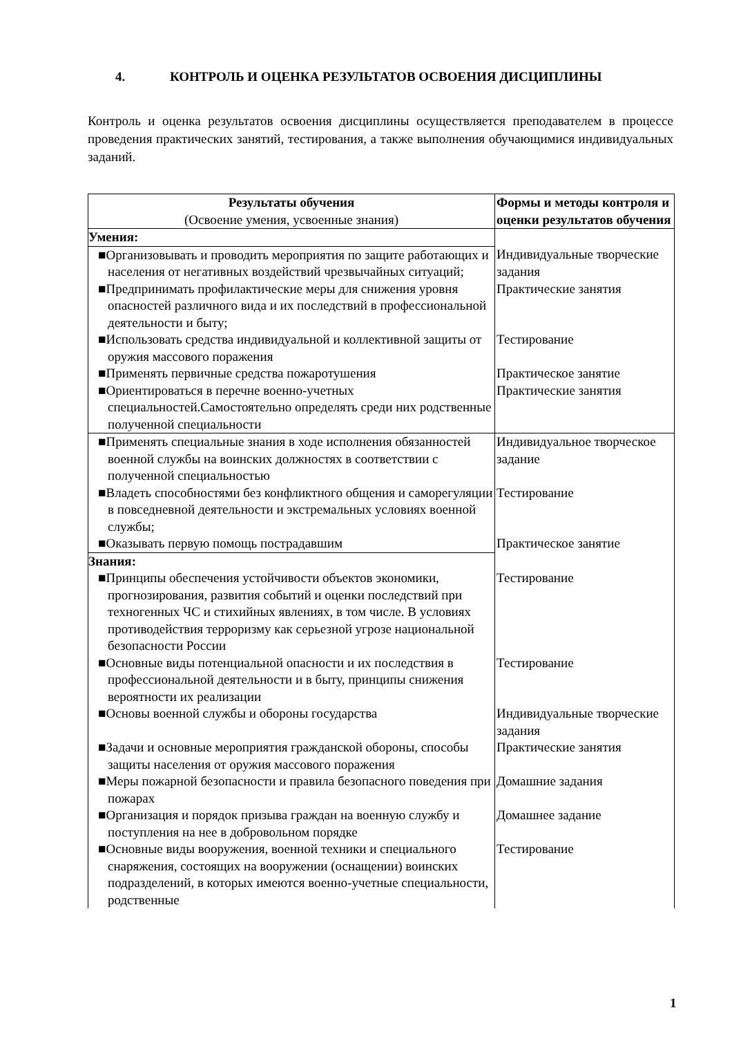4. КОНТРОЛЬ И ОЦЕНКА РЕЗУЛЬТАТОВ ОСВОЕНИЯ ДИСЦИПЛИНЫ
Контроль и оценка результатов освоения дисциплины осуществляется преподавателем в процессе проведения практических занятий, тестирования, а также выполнения обучающимися индивидуальных заданий.
| Результаты обучения (Освоение умения, усвоенные знания) | Формы и методы контроля и оценки результатов обучения |
| Умения: | |
| ■Организовывать и проводить мероприятия по защите работающих и населения от негативных воздействий чрезвычайных ситуаций; | Индивидуальные творческие задания |
| ■Предпринимать профилактические меры для снижения уровня опасностей различного вида и их последствий в профессиональной деятельности и быту; | Практические занятия |
| ■Использовать средства индивидуальной и коллективной защиты от оружия массового поражения | Тестирование |
| ■Применять первичные средства пожаротушения | Практическое занятие |
| ■Ориентироваться в перечне военно-учетных специальностей.Самостоятельно определять среди них родственные полученной специальности | Практические занятия |
| ■Применять специальные знания в ходе исполнения обязанностей военной службы на воинских должностях в соответствии с полученной специальностью | Индивидуальное творческое задание |
| ■Владеть способностями без конфликтного общения и саморегуляции в повседневной деятельности и экстремальных условиях военной службы; | Тестирование |
| ■Оказывать первую помощь пострадавшим | Практическое занятие |
| Знания: | |
| ■Принципы обеспечения устойчивости объектов экономики, прогнозирования, развития событий и оценки последствий при техногенных ЧС и стихийных явлениях, в том числе. В условиях противодействия терроризму как серьезной угрозе национальной безопасности России | Тестирование |
| ■Основные виды потенциальной опасности и их последствия в профессиональной деятельности и в быту, принципы снижения вероятности их реализации | Тестирование |
| ■Основы военной службы и обороны государства | Индивидуальные творческие задания |
| ■Задачи и основные мероприятия гражданской обороны, способы защиты населения от оружия массового поражения | Практические занятия |
| ■Меры пожарной безопасности и правила безопасного поведения при пожарах | Домашние задания |
| ■Организация и порядок призыва граждан на военную службу и поступления на нее в добровольном порядке | Домашнее задание |
| ■Основные виды вооружения, военной техники и специального снаряжения, состоящих на вооружении (оснащении) воинских подразделений, в которых имеются военно-учетные специальности, родственные | Тестирование |
1